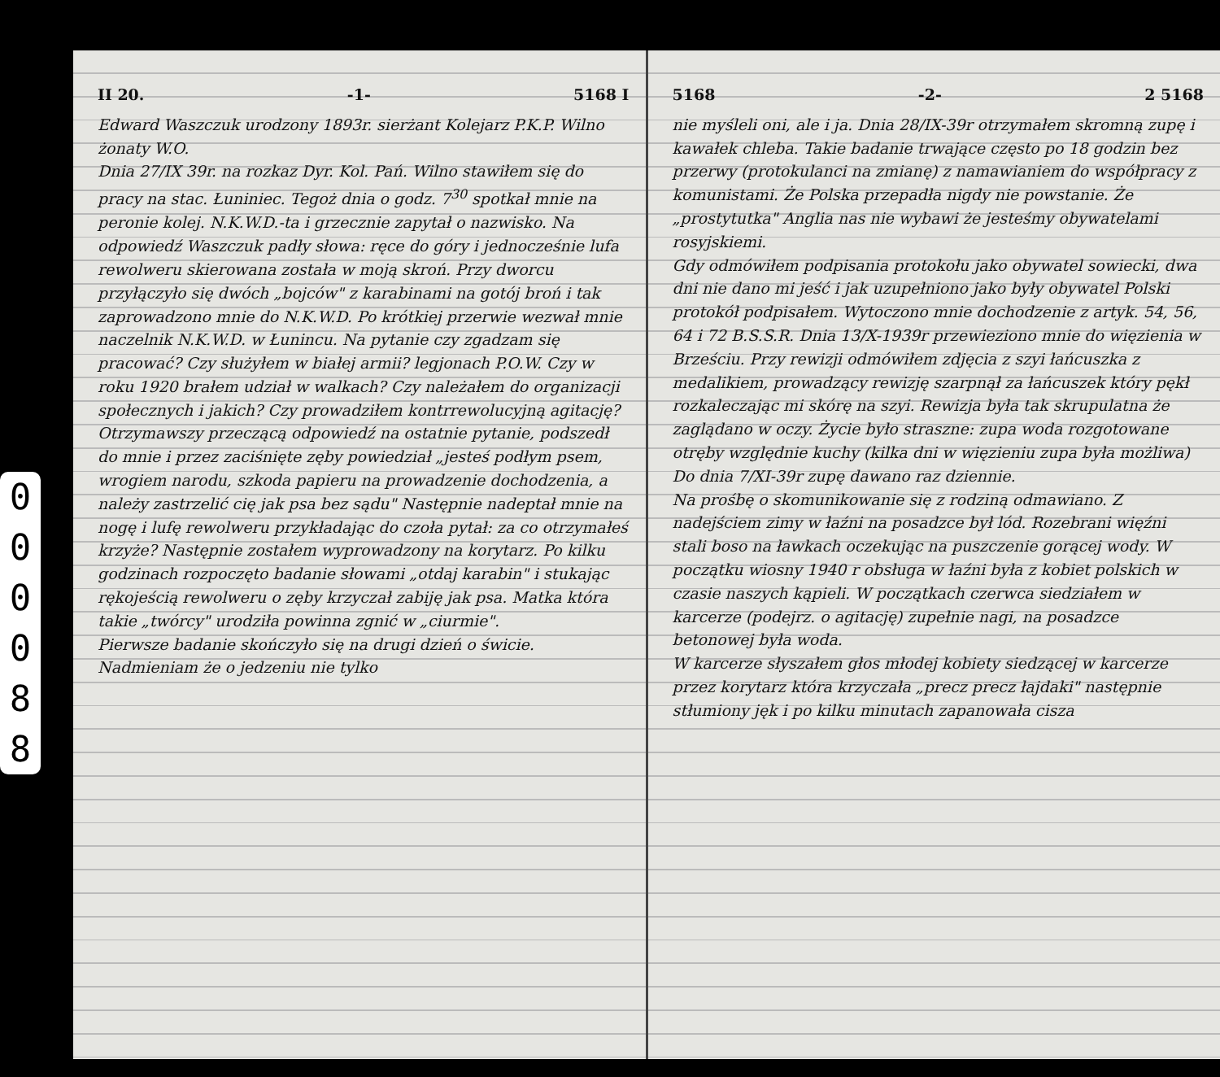0
0
0
0
8
8
II 20. -1- 5168 I
Edward Waszczuk urodzony 1893r. sierżant Kolejarz P.K.P. Wilno żonaty W.O.
Dnia 27/IX 39r. na rozkaz Dyr. Kol. Pań. Wilno stawiłem się do pracy na stac. Łuniniec. Tegoż dnia o godz. 7<sup>30</sup> spotkał mnie na peronie kolej. N.K.W.D.-ta i grzecznie zapytał o nazwisko. Na odpowiedź Waszczuk padły słowa: ręce do góry i jednocześnie lufa rewolweru skierowana została w moją skroń. Przy dworcu przyłączyło się dwóch „bojców" z karabinami na gotój broń i tak zaprowadzono mnie do N.K.W.D. Po krótkiej przerwie wezwał mnie naczelnik N.K.W.D. w Łunincu. Na pytanie czy zgadzam się pracować? Czy służyłem w białej armii? legjonach P.O.W. Czy w roku 1920 brałem udział w walkach? Czy należałem do organizacji społecznych i jakich? Czy prowadziłem kontrrewolucyjną agitację? Otrzymawszy przeczącą odpowiedź na ostatnie pytanie, podszedł do mnie i przez zaciśnięte zęby powiedział „jesteś podłym psem, wrogiem narodu, szkoda papieru na prowadzenie dochodzenia, a należy zastrzelić cię jak psa bez sądu" Następnie nadeptał mnie na nogę i lufę rewolweru przykładając do czoła pytał: za co otrzymałeś krzyże? Następnie zostałem wyprowadzony na korytarz. Po kilku godzinach rozpoczęto badanie słowami „otdaj karabin" i stukając rękojeścią rewolweru o zęby krzyczał zabiję jak psa. Matka która takie „twórcy" urodziła powinna zgnić w „ciurmie".
Pierwsze badanie skończyło się na drugi dzień o świcie. Nadmieniam że o jedzeniu nie tylko
5168 -2- 2 5168
nie myśleli oni, ale i ja. Dnia 28/IX-39r otrzymałem skromną zupę i kawałek chleba. Takie badanie trwające często po 18 godzin bez przerwy (protokulanci na zmianę) z namawianiem do współpracy z komunistami. Że Polska przepadła nigdy nie powstanie. Że „prostytutka" Anglia nas nie wybawi że jesteśmy obywatelami rosyjskiemi.
Gdy odmówiłem podpisania protokołu jako obywatel sowiecki, dwa dni nie dano mi jeść i jak uzupełniono jako były obywatel Polski protokół podpisałem. Wytoczono mnie dochodzenie z artyk. 54, 56, 64 i 72 B.S.S.R. Dnia 13/X-1939r przewieziono mnie do więzienia w Brześciu. Przy rewizji odmówiłem zdjęcia z szyi łańcuszka z medalikiem, prowadzący rewizję szarpnął za łańcuszek który pękł rozkaleczając mi skórę na szyi. Rewizja była tak skrupulatna że zaglądano w oczy. Życie było straszne: zupa woda rozgotowane otręby względnie kuchy (kilka dni w więzieniu zupa była możliwa) Do dnia 7/XI-39r zupę dawano raz dziennie.
Na prośbę o skomunikowanie się z rodziną odmawiano. Z nadejściem zimy w łaźni na posadzce był lód. Rozebrani więźni stali boso na ławkach oczekując na puszczenie gorącej wody. W początku wiosny 1940 r obsługa w łaźni była z kobiet polskich w czasie naszych kąpieli. W początkach czerwca siedziałem w karcerze (podejrz. o agitację) zupełnie nagi, na posadzce betonowej była woda.
W karcerze słyszałem głos młodej kobiety siedzącej w karcerze przez korytarz która krzyczała „precz precz łajdaki" następnie stłumiony jęk i po kilku minutach zapanowała cisza